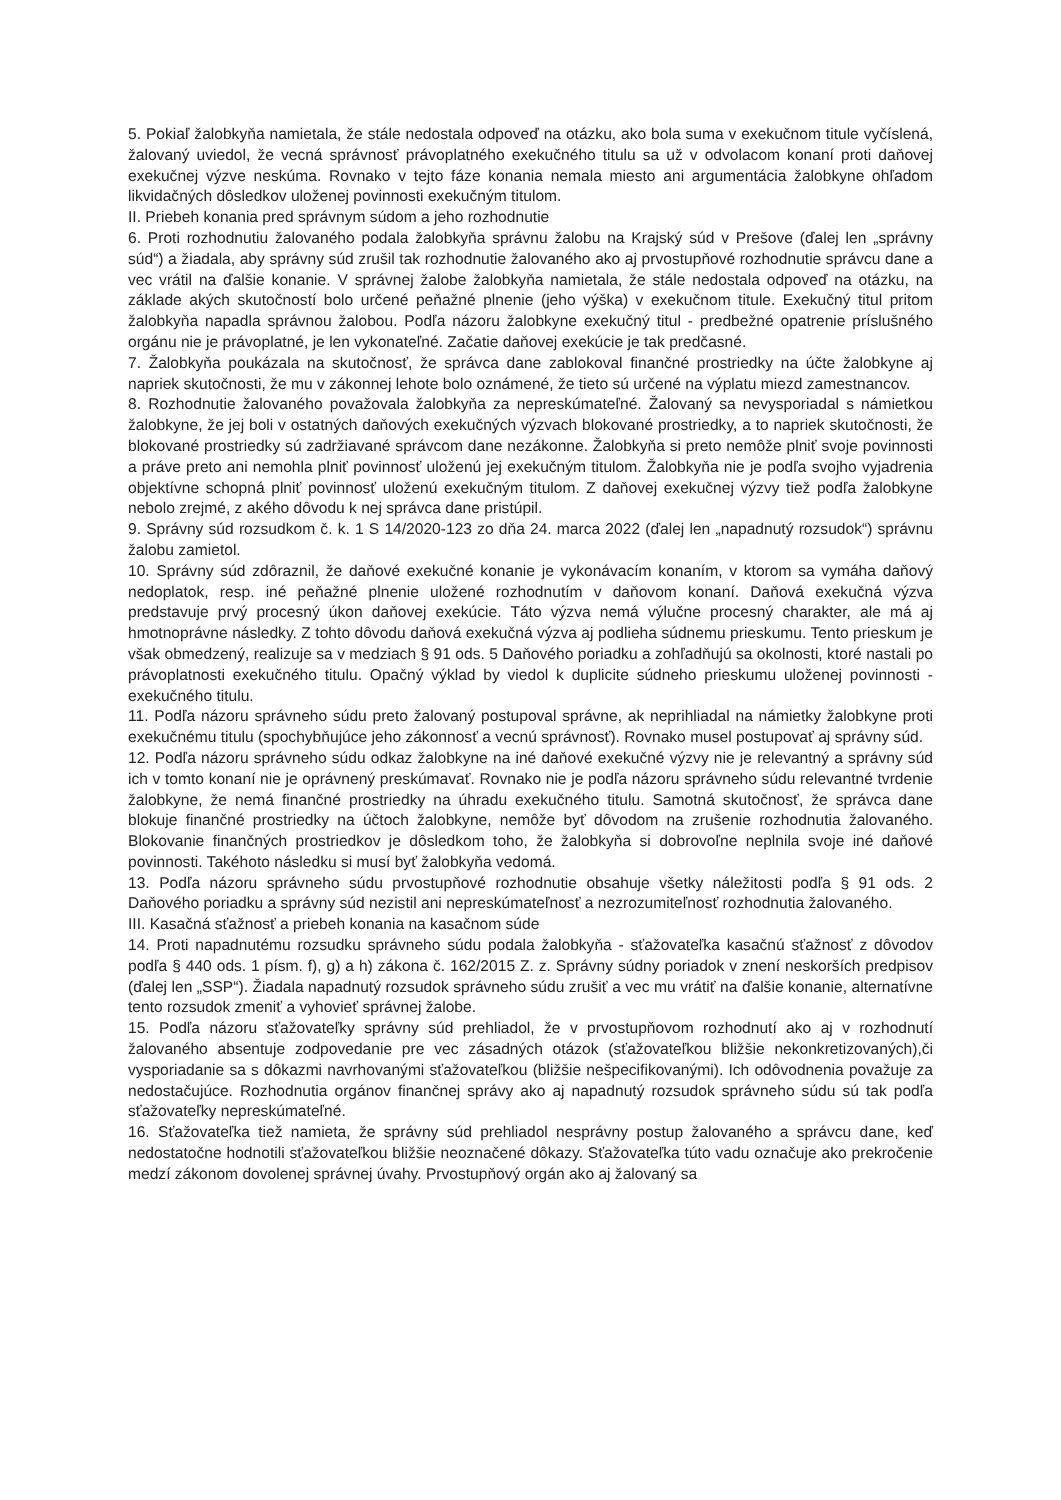5. Pokiaľ žalobkyňa namietala, že stále nedostala odpoveď na otázku, ako bola suma v exekučnom titule vyčíslená, žalovaný uviedol, že vecná správnosť právoplatného exekučného titulu sa už v odvolacom konaní proti daňovej exekučnej výzve neskúma. Rovnako v tejto fáze konania nemala miesto ani argumentácia žalobkyne ohľadom likvidačných dôsledkov uloženej povinnosti exekučným titulom.
II. Priebeh konania pred správnym súdom a jeho rozhodnutie
6. Proti rozhodnutiu žalovaného podala žalobkyňa správnu žalobu na Krajský súd v Prešove (ďalej len „správny súd“) a žiadala, aby správny súd zrušil tak rozhodnutie žalovaného ako aj prvostupňové rozhodnutie správcu dane a vec vrátil na ďalšie konanie. V správnej žalobe žalobkyňa namietala, že stále nedostala odpoveď na otázku, na základe akých skutočností bolo určené peňažné plnenie (jeho výška) v exekučnom titule. Exekučný titul pritom žalobkyňa napadla správnou žalobou. Podľa názoru žalobkyne exekučný titul - predbežné opatrenie príslušného orgánu nie je právoplatné, je len vykonateľné. Začatie daňovej exekúcie je tak predčasné.
7. Žalobkyňa poukázala na skutočnosť, že správca dane zablokoval finančné prostriedky na účte žalobkyne aj napriek skutočnosti, že mu v zákonnej lehote bolo oznámené, že tieto sú určené na výplatu miezd zamestnancov.
8. Rozhodnutie žalovaného považovala žalobkyňa za nepreskúmateľné. Žalovaný sa nevysporiadal s námietkou žalobkyne, že jej boli v ostatných daňových exekučných výzvach blokované prostriedky, a to napriek skutočnosti, že blokované prostriedky sú zadržiavané správcom dane nezákonne. Žalobkyňa si preto nemôže plniť svoje povinnosti a práve preto ani nemohla plniť povinnosť uloženú jej exekučným titulom. Žalobkyňa nie je podľa svojho vyjadrenia objektívne schopná plniť povinnosť uloženú exekučným titulom. Z daňovej exekučnej výzvy tiež podľa žalobkyne nebolo zrejmé, z akého dôvodu k nej správca dane pristúpil.
9. Správny súd rozsudkom č. k. 1 S 14/2020-123 zo dňa 24. marca 2022 (ďalej len „napadnutý rozsudok“) správnu žalobu zamietol.
10. Správny súd zdôraznil, že daňové exekučné konanie je vykonávacím konaním, v ktorom sa vymáha daňový nedoplatok, resp. iné peňažné plnenie uložené rozhodnutím v daňovom konaní. Daňová exekučná výzva predstavuje prvý procesný úkon daňovej exekúcie. Táto výzva nemá výlučne procesný charakter, ale má aj hmotnoprávne následky. Z tohto dôvodu daňová exekučná výzva aj podlieha súdnemu prieskumu. Tento prieskum je však obmedzený, realizuje sa v medziach § 91 ods. 5 Daňového poriadku a zohľadňujú sa okolnosti, ktoré nastali po právoplatnosti exekučného titulu. Opačný výklad by viedol k duplicite súdneho prieskumu uloženej povinnosti - exekučného titulu.
11. Podľa názoru správneho súdu preto žalovaný postupoval správne, ak neprihliadal na námietky žalobkyne proti exekučnému titulu (spochybňujúce jeho zákonnosť a vecnú správnosť). Rovnako musel postupovať aj správny súd.
12. Podľa názoru správneho súdu odkaz žalobkyne na iné daňové exekučné výzvy nie je relevantný a správny súd ich v tomto konaní nie je oprávnený preskúmavať. Rovnako nie je podľa názoru správneho súdu relevantné tvrdenie žalobkyne, že nemá finančné prostriedky na úhradu exekučného titulu. Samotná skutočnosť, že správca dane blokuje finančné prostriedky na účtoch žalobkyne, nemôže byť dôvodom na zrušenie rozhodnutia žalovaného. Blokovanie finančných prostriedkov je dôsledkom toho, že žalobkyňa si dobrovoľne neplnila svoje iné daňové povinnosti. Takéhoto následku si musí byť žalobkyňa vedomá.
13. Podľa názoru správneho súdu prvostupňové rozhodnutie obsahuje všetky náležitosti podľa § 91 ods. 2 Daňového poriadku a správny súd nezistil ani nepreskúmateľnosť a nezrozumiteľnosť rozhodnutia žalovaného.
III. Kasačná sťažnosť a priebeh konania na kasačnom súde
14. Proti napadnutému rozsudku správneho súdu podala žalobkyňa - sťažovateľka kasačnú sťažnosť z dôvodov podľa § 440 ods. 1 písm. f), g) a h) zákona č. 162/2015 Z. z. Správny súdny poriadok v znení neskorších predpisov (ďalej len „SSP“). Žiadala napadnutý rozsudok správneho súdu zrušiť a vec mu vrátiť na ďalšie konanie, alternatívne tento rozsudok zmeniť a vyhovieť správnej žalobe.
15. Podľa názoru sťažovateľky správny súd prehliadol, že v prvostupňovom rozhodnutí ako aj v rozhodnutí žalovaného absentuje zodpovedanie pre vec zásadných otázok (sťažovateľkou bližšie nekonkretizovaných),či vysporiadanie sa s dôkazmi navrhovanými sťažovateľkou (bližšie nešpecifikovanými). Ich odôvodnenia považuje za nedostačujúce. Rozhodnutia orgánov finančnej správy ako aj napadnutý rozsudok správneho súdu sú tak podľa sťažovateľky nepreskúmateľné.
16. Sťažovateľka tiež namieta, že správny súd prehliadol nesprávny postup žalovaného a správcu dane, keď nedostatočne hodnotili sťažovateľkou bližšie neoznačené dôkazy. Sťažovateľka túto vadu označuje ako prekročenie medzí zákonom dovolenej správnej úvahy. Prvostupňový orgán ako aj žalovaný sa